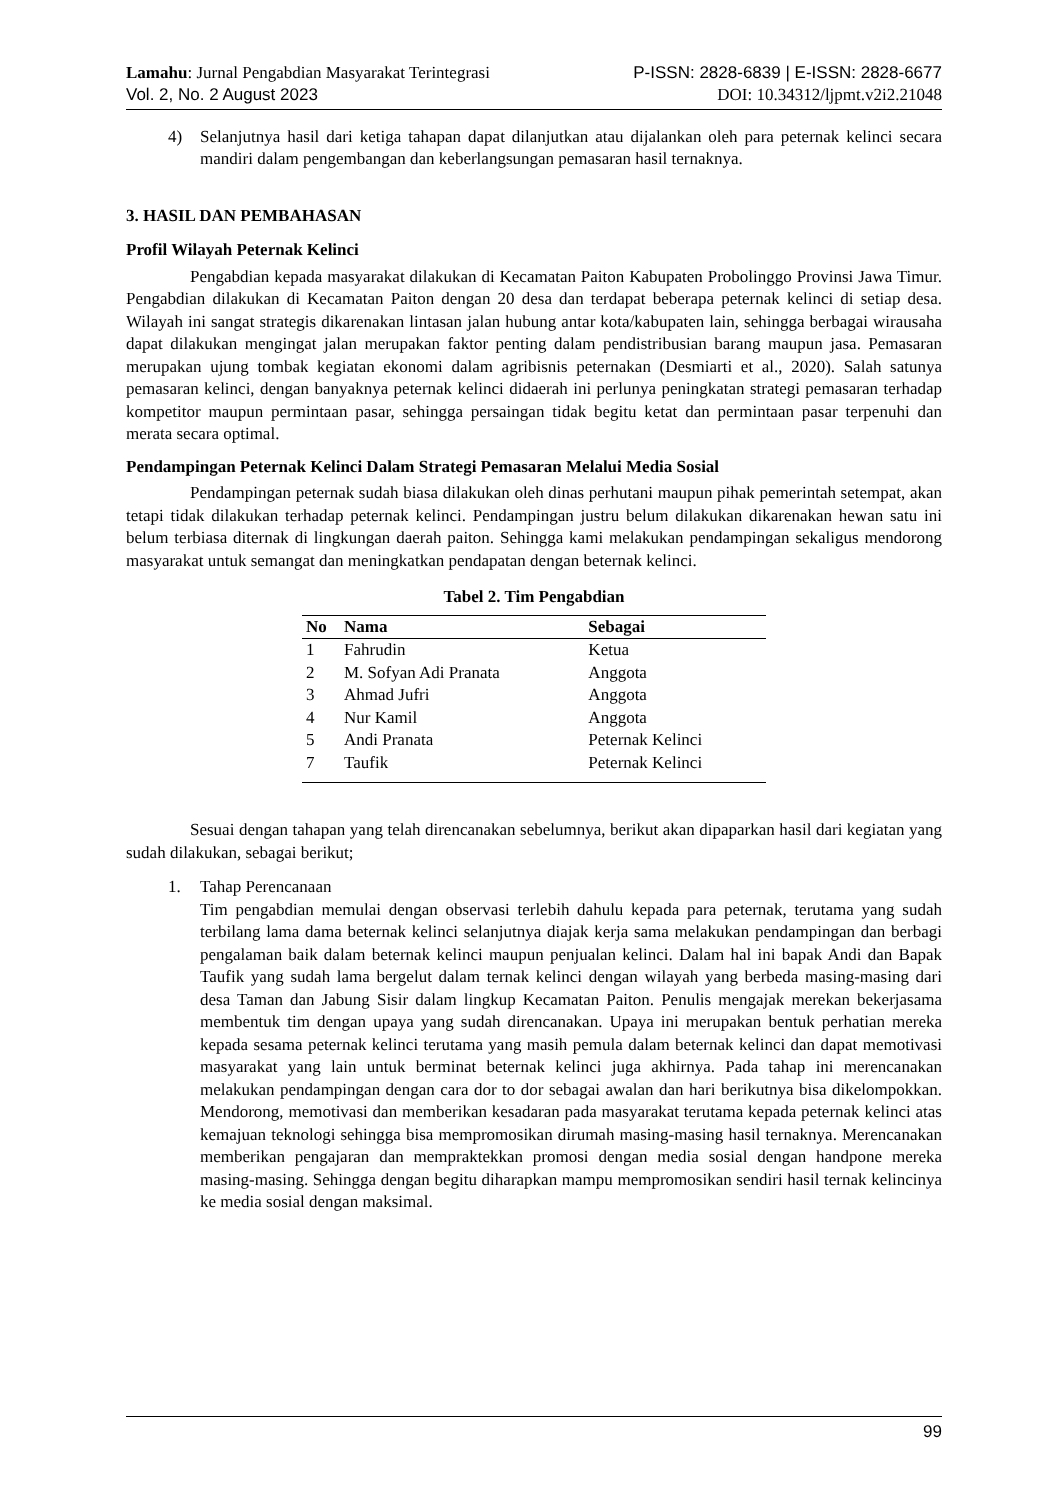Lamahu: Jurnal Pengabdian Masyarakat Terintegrasi P-ISSN: 2828-6839 | E-ISSN: 2828-6677
Vol. 2, No. 2 August 2023 DOI: 10.34312/ljpmt.v2i2.21048
4) Selanjutnya hasil dari ketiga tahapan dapat dilanjutkan atau dijalankan oleh para peternak kelinci secara mandiri dalam pengembangan dan keberlangsungan pemasaran hasil ternaknya.
3. HASIL DAN PEMBAHASAN
Profil Wilayah Peternak Kelinci
Pengabdian kepada masyarakat dilakukan di Kecamatan Paiton Kabupaten Probolinggo Provinsi Jawa Timur. Pengabdian dilakukan di Kecamatan Paiton dengan 20 desa dan terdapat beberapa peternak kelinci di setiap desa. Wilayah ini sangat strategis dikarenakan lintasan jalan hubung antar kota/kabupaten lain, sehingga berbagai wirausaha dapat dilakukan mengingat jalan merupakan faktor penting dalam pendistribusian barang maupun jasa. Pemasaran merupakan ujung tombak kegiatan ekonomi dalam agribisnis peternakan (Desmiarti et al., 2020). Salah satunya pemasaran kelinci, dengan banyaknya peternak kelinci didaerah ini perlunya peningkatan strategi pemasaran terhadap kompetitor maupun permintaan pasar, sehingga persaingan tidak begitu ketat dan permintaan pasar terpenuhi dan merata secara optimal.
Pendampingan Peternak Kelinci Dalam Strategi Pemasaran Melalui Media Sosial
Pendampingan peternak sudah biasa dilakukan oleh dinas perhutani maupun pihak pemerintah setempat, akan tetapi tidak dilakukan terhadap peternak kelinci. Pendampingan justru belum dilakukan dikarenakan hewan satu ini belum terbiasa diternak di lingkungan daerah paiton. Sehingga kami melakukan pendampingan sekaligus mendorong masyarakat untuk semangat dan meningkatkan pendapatan dengan beternak kelinci.
Tabel 2. Tim Pengabdian
| No | Nama | Sebagai |
| --- | --- | --- |
| 1 | Fahrudin | Ketua |
| 2 | M. Sofyan Adi Pranata | Anggota |
| 3 | Ahmad Jufri | Anggota |
| 4 | Nur Kamil | Anggota |
| 5 | Andi Pranata | Peternak Kelinci |
| 7 | Taufik | Peternak Kelinci |
Sesuai dengan tahapan yang telah direncanakan sebelumnya, berikut akan dipaparkan hasil dari kegiatan yang sudah dilakukan, sebagai berikut;
1. Tahap Perencanaan
Tim pengabdian memulai dengan observasi terlebih dahulu kepada para peternak, terutama yang sudah terbilang lama dama beternak kelinci selanjutnya diajak kerja sama melakukan pendampingan dan berbagi pengalaman baik dalam beternak kelinci maupun penjualan kelinci. Dalam hal ini bapak Andi dan Bapak Taufik yang sudah lama bergelut dalam ternak kelinci dengan wilayah yang berbeda masing-masing dari desa Taman dan Jabung Sisir dalam lingkup Kecamatan Paiton. Penulis mengajak merekan bekerjasama membentuk tim dengan upaya yang sudah direncanakan. Upaya ini merupakan bentuk perhatian mereka kepada sesama peternak kelinci terutama yang masih pemula dalam beternak kelinci dan dapat memotivasi masyarakat yang lain untuk berminat beternak kelinci juga akhirnya. Pada tahap ini merencanakan melakukan pendampingan dengan cara dor to dor sebagai awalan dan hari berikutnya bisa dikelompokkan. Mendorong, memotivasi dan memberikan kesadaran pada masyarakat terutama kepada peternak kelinci atas kemajuan teknologi sehingga bisa mempromosikan dirumah masing-masing hasil ternaknya. Merencanakan memberikan pengajaran dan mempraktekkan promosi dengan media sosial dengan handpone mereka masing-masing. Sehingga dengan begitu diharapkan mampu mempromosikan sendiri hasil ternak kelincinya ke media sosial dengan maksimal.
99